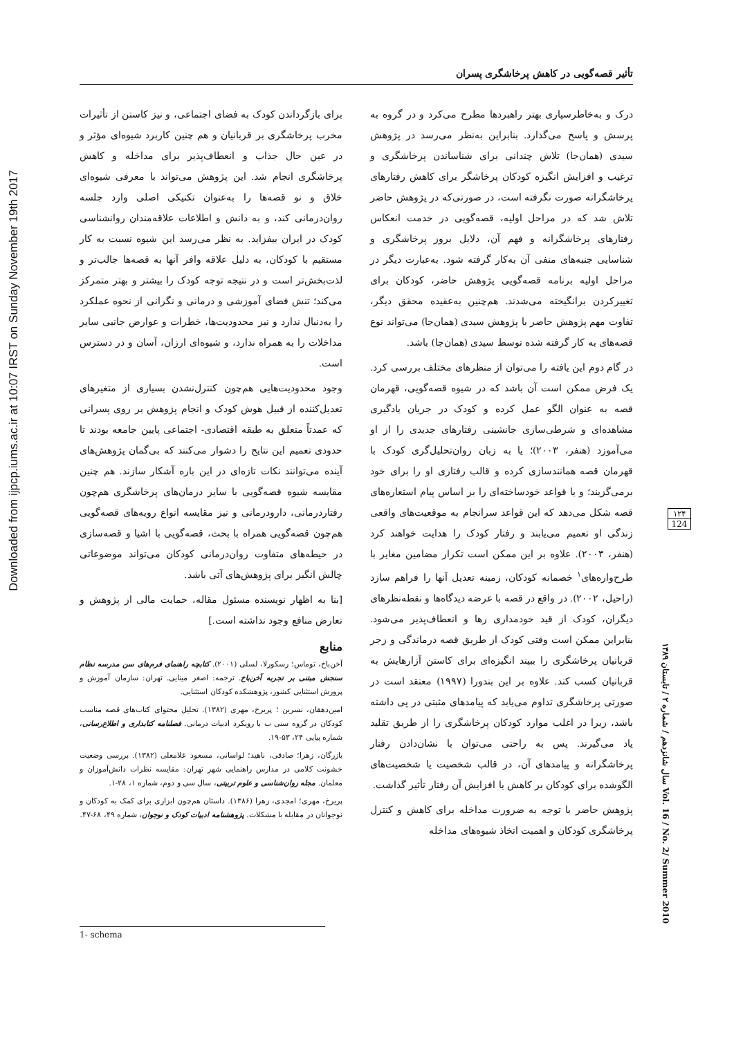Downloaded from ijpcp.iums.ac.ir at 10:07 IRST on Sunday November 19th 2017
تأثیر قصه‌گویی در کاهش پرخاشگری پسران
درک و به‌خاطرسپاری بهتر راهبردها مطرح می‌کرد و در گروه به پرسش و پاسخ می‌گذارد. بنابراین به‌نظر می‌رسد در پژوهش سیدی (همان‌جا) تلاش چندانی برای شناساندن پرخاشگری و ترغیب و افزایش انگیزه کودکان پرخاشگر برای کاهش رفتارهای پرخاشگرانه صورت نگرفته است، در صورتی‌که در پژوهش حاضر تلاش شد که در مراحل اولیه، قصه‌گویی در خدمت انعکاس رفتارهای پرخاشگرانه و فهم آن، دلایل بروز پرخاشگری و شناسایی جنبه‌های منفی آن به‌کار گرفته شود. به‌عبارت دیگر در مراحل اولیه برنامه قصه‌گویی پژوهش حاضر، کودکان برای تغییرکردن برانگیخته می‌شدند. هم‌چنین به‌عقیده محقق دیگر، تفاوت مهم پژوهش حاضر با پژوهش سیدی (همان‌جا) می‌تواند نوع قصه‌های به کار گرفته شده توسط سیدی (همان‌جا) باشد.
در گام دوم این یافته را می‌توان از منظرهای مختلف بررسی کرد. یک فرض ممکن است آن باشد که در شیوه قصه‌گویی، قهرمان قصه به عنوان الگو عمل کرده و کودک در جریان یادگیری مشاهده‌ای و شرطی‌سازی جانشینی رفتارهای جدیدی را از او می‌آموزد (هنفر، ۲۰۰۳)؛ یا به زبان روان‌تحلیل‌گری کودک با قهرمان قصه همانندسازی کرده و قالب رفتاری او را برای خود برمی‌گزیند؛ و یا قواعد خودساخته‌ای را بر اساس پیام استعاره‌های قصه شکل می‌دهد که این قواعد سرانجام به موقعیت‌های واقعی زندگی او تعمیم می‌یابند و رفتار کودک را هدایت خواهند کرد (هنفر، ۲۰۰۳). علاوه بر این ممکن است تکرار مضامین مغایر با طرح‌واره‌های<sup>۱</sup> خصمانه کودکان، زمینه تعدیل آنها را فراهم سازد (راحیل، ۲۰۰۲). در واقع در قصه با عرضه دیدگاه‌ها و نقطه‌نظرهای دیگران، کودک از قید خودمداری رها و انعطاف‌پذیر می‌شود. بنابراین ممکن است وقتی کودک از طریق قصه درماندگی و زجر قربانیان پرخاشگری را ببیند انگیزه‌ای برای کاستن آزارهایش به قربانیان کسب کند. علاوه بر این بندورا (۱۹۹۷) معتقد است در صورتی پرخاشگری تداوم می‌یابد که پیامدهای مثبتی در پی داشته باشد، زیرا در اغلب موارد کودکان پرخاشگری را از طریق تقلید یاد می‌گیرند. پس به راحتی می‌توان با نشان‌دادن رفتار پرخاشگرانه و پیامدهای آن، در قالب شخصیت یا شخصیت‌های الگوشده برای کودکان بر کاهش یا افزایش آن رفتار تأثیر گذاشت.
پژوهش حاضر با توجه به ضرورت مداخله برای کاهش و کنترل پرخاشگری کودکان و اهمیت اتخاذ شیوه‌های مداخله
برای بازگرداندن کودک به فضای اجتماعی، و نیز کاستن از تأثیرات مخرب پرخاشگری بر قربانیان و هم چنین کاربرد شیوه‌ای مؤثر و در عین حال جذاب و انعطاف‌پذیر برای مداخله و کاهش پرخاشگری انجام شد. این پژوهش می‌تواند با معرفی شیوه‌ای خلاق و نو قصه‌ها را به‌عنوان تکنیکی اصلی وارد جلسه روان‌درمانی کند، و به دانش و اطلاعات علاقه‌مندان روانشناسی کودک در ایران بیفزاید. به نظر می‌رسد این شیوه نسبت به کار مستقیم با کودکان، به دلیل علاقه وافر آنها به قصه‌ها جالب‌تر و لذت‌بخش‌تر است و در نتیجه توجه کودک را بیشتر و بهتر متمرکز می‌کند؛ تنش فضای آموزشی و درمانی و نگرانی از نحوه عملکرد را به‌دنبال ندارد و نیز محدودیت‌ها، خطرات و عوارض جانبی سایر مداخلات را به همراه ندارد، و شیوه‌ای ارزان، آسان و در دسترس است.
وجود محدودیت‌هایی هم‌چون کنترل‌نشدن بسیاری از متغیرهای تعدیل‌کننده از قبیل هوش کودک و انجام پژوهش بر روی پسرانی که عمدتاً متعلق به طبقه اقتصادی- اجتماعی پایین جامعه بودند تا حدودی تعمیم این نتایج را دشوار می‌کنند که بی‌گمان پژوهش‌های آینده می‌توانند نکات تازه‌ای در این باره آشکار سازند. هم چنین مقایسه شیوه قصه‌گویی با سایر درمان‌های پرخاشگری هم‌چون رفتاردرمانی، دارودرمانی و نیز مقایسه انواع رویه‌های قصه‌گویی هم‌چون قصه‌گویی همراه با بحث، قصه‌گویی با اشیا و قصه‌سازی در حیطه‌های متفاوت روان‌درمانی کودکان می‌تواند موضوعاتی چالش انگیز برای پژوهش‌های آتی باشد.
[بنا به اظهار نویسنده مسئول مقاله، حمایت مالی از پژوهش و تعارض منافع وجود نداشته است.]
منابع
آخن‌باخ، توماس؛ رسکورلا، لسلی (۲۰۰۱). کتابچه راهنمای فرم‌های سن مدرسه نظام سنجش مبتنی بر تجربه آخن‌باخ. ترجمه: اصغر مینایی. تهران: سازمان آموزش و پرورش استثنایی کشور، پژوهشکده کودکان استثنایی.
امین‌دهقان، نسرین ؛ پریرخ، مهری (۱۳۸۲). تحلیل محتوای کتاب‌های قصه مناسب کودکان در گروه سنی ب با رویکرد ادبیات درمانی. فصلنامه کتابداری و اطلاع‌رسانی، شماره پیاپی ۲۴، ۵۳-۱۹.
بازرگان، زهرا؛ صادقی، ناهید؛ لواسانی، مسعود غلامعلی (۱۳۸۲). بررسی وضعیت خشونت کلامی در مدارس راهنمایی شهر تهران: مقایسه نظرات دانش‌آموزان و معلمان. مجله روان‌شناسی و علوم تربیتی، سال سی و دوم، شماره ۱، ۲۸-۱.
پریرخ، مهری؛ امجدی، زهرا (۱۳۸۶). داستان هم‌چون ابزاری برای کمک به کودکان و نوجوانان در مقابله با مشکلات. پژوهشنامه ادبیات کودک و نوجوان، شماره ۴۹، ۶۸-۴۷.
۱۲۴
124
سال شانزدهم / شماره ۲ / تابستان ۱۳۸۹ Vol. 16 / No. 2/ Summer 2010
1- schema